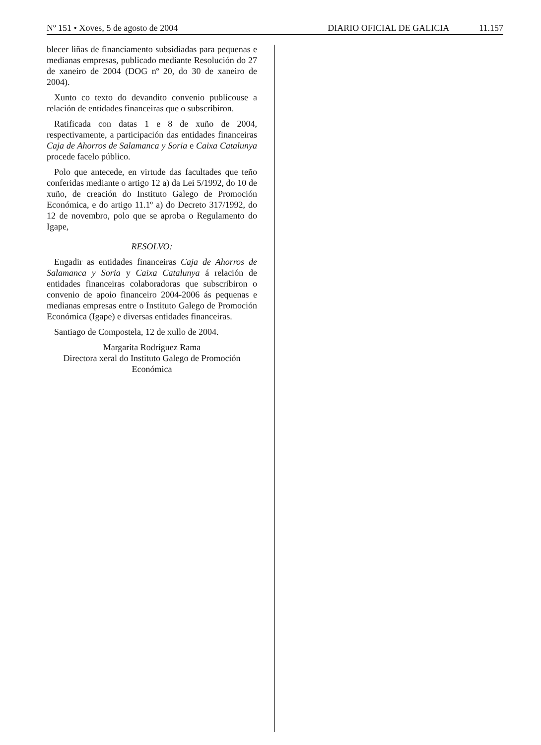Nº 151 • Xoves, 5 de agosto de 2004
DIARIO OFICIAL DE GALICIA 11.157
blecer liñas de financiamento subsidiadas para pequenas e medianas empresas, publicado mediante Resolución do 27 de xaneiro de 2004 (DOG nº 20, do 30 de xaneiro de 2004).
Xunto co texto do devandito convenio publicouse a relación de entidades financeiras que o subscribiron.
Ratificada con datas 1 e 8 de xuño de 2004, respectivamente, a participación das entidades financeiras Caja de Ahorros de Salamanca y Soria e Caixa Catalunya procede facelo público.
Polo que antecede, en virtude das facultades que teño conferidas mediante o artigo 12 a) da Lei 5/1992, do 10 de xuño, de creación do Instituto Galego de Promoción Económica, e do artigo 11.1º a) do Decreto 317/1992, do 12 de novembro, polo que se aproba o Regulamento do Igape,
RESOLVO:
Engadir as entidades financeiras Caja de Ahorros de Salamanca y Soria y Caixa Catalunya á relación de entidades financeiras colaboradoras que subscribiron o convenio de apoio financeiro 2004-2006 ás pequenas e medianas empresas entre o Instituto Galego de Promoción Económica (Igape) e diversas entidades financeiras.
Santiago de Compostela, 12 de xullo de 2004.
Margarita Rodríguez Rama
Directora xeral do Instituto Galego de Promoción Económica